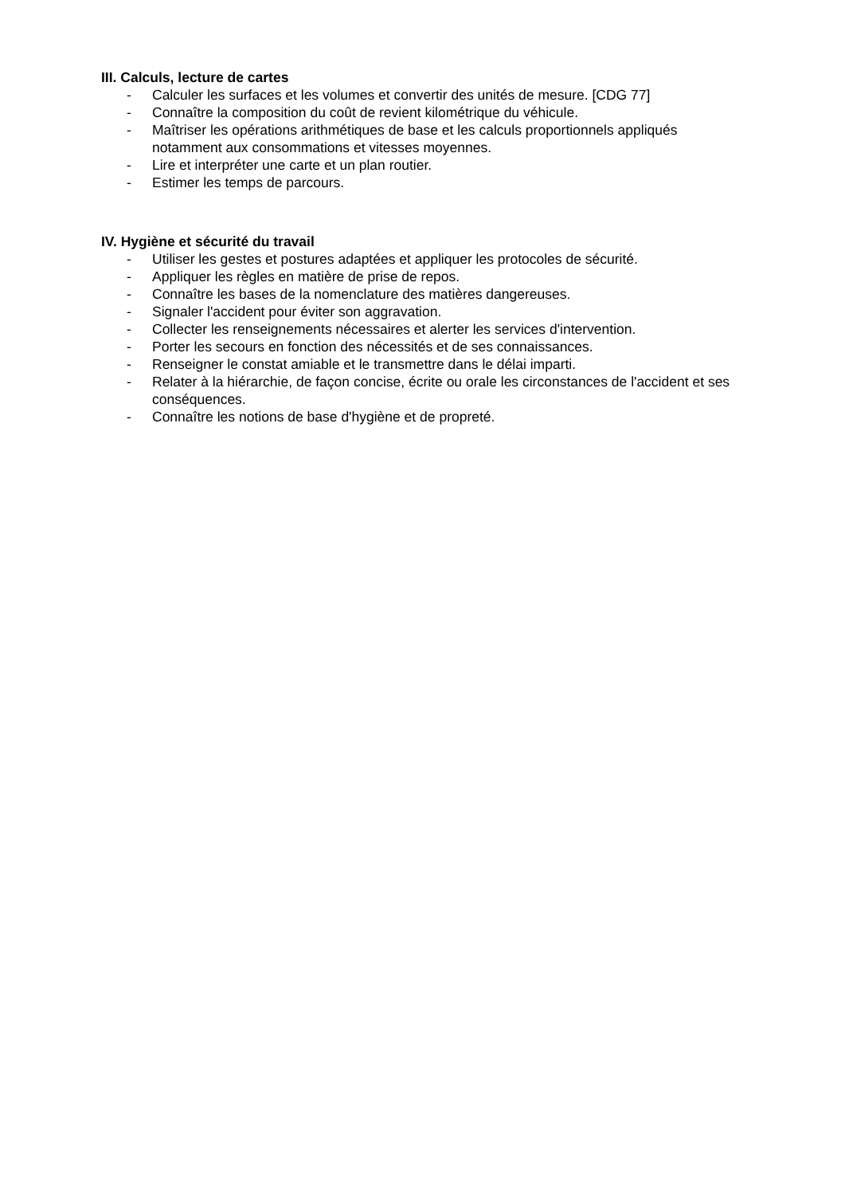III. Calculs, lecture de cartes
- Calculer les surfaces et les volumes et convertir des unités de mesure. [CDG 77]
- Connaître la composition du coût de revient kilométrique du véhicule.
- Maîtriser les opérations arithmétiques de base et les calculs proportionnels appliqués notamment aux consommations et vitesses moyennes.
- Lire et interpréter une carte et un plan routier.
- Estimer les temps de parcours.
IV. Hygiène et sécurité du travail
- Utiliser les gestes et postures adaptées et appliquer les protocoles de sécurité.
- Appliquer les règles en matière de prise de repos.
- Connaître les bases de la nomenclature des matières dangereuses.
- Signaler l'accident pour éviter son aggravation.
- Collecter les renseignements nécessaires et alerter les services d'intervention.
- Porter les secours en fonction des nécessités et de ses connaissances.
- Renseigner le constat amiable et le transmettre dans le délai imparti.
- Relater à la hiérarchie, de façon concise, écrite ou orale les circonstances de l'accident et ses conséquences.
- Connaître les notions de base d'hygiène et de propreté.